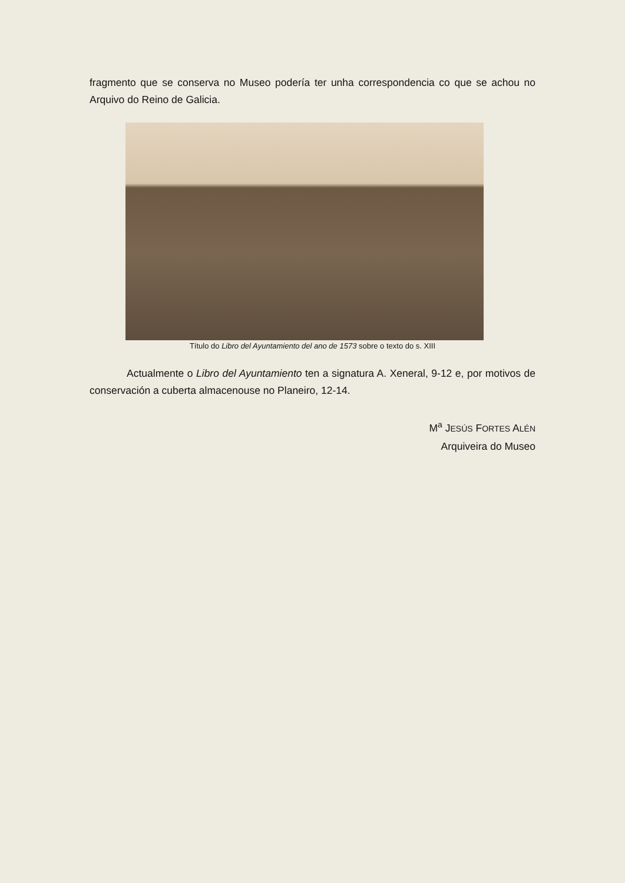fragmento que se conserva no Museo podería ter unha correspondencia co que se achou no Arquivo do Reino de Galicia.
Título do Libro del Ayuntamiento del ano de 1573 sobre o texto do s. XIII
Actualmente o Libro del Ayuntamiento ten a signatura A. Xeneral, 9-12 e, por motivos de conservación a cuberta almacenouse no Planeiro, 12-14.
M<sup>a</sup> JESÚS FORTES ALÉN
Arquiveira do Museo